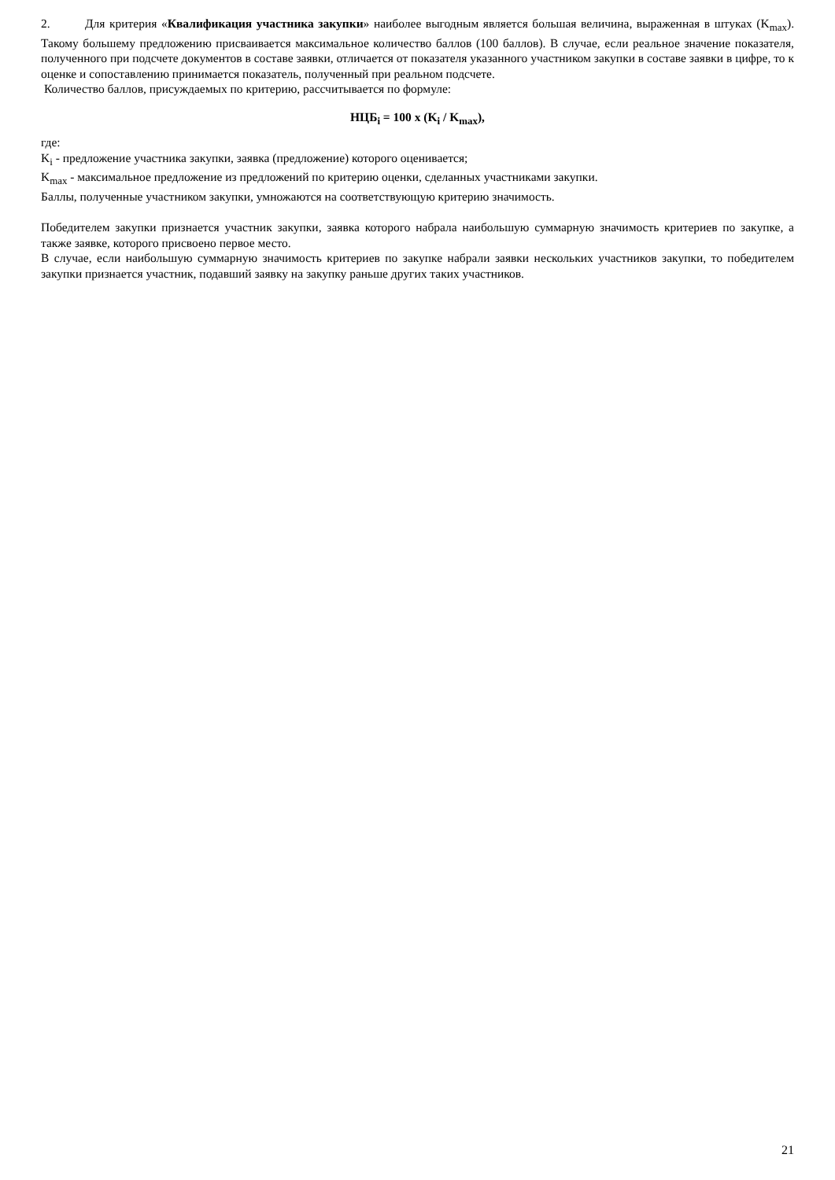2. Для критерия «Квалификация участника закупки» наиболее выгодным является большая величина, выраженная в штуках (K<sub>max</sub>). Такому большему предложению присваивается максимальное количество баллов (100 баллов). В случае, если реальное значение показателя, полученного при подсчете документов в составе заявки, отличается от показателя указанного участником закупки в составе заявки в цифре, то к оценке и сопоставлению принимается показатель, полученный при реальном подсчете.
Количество баллов, присуждаемых по критерию, рассчитывается по формуле:
НЦБ<sub>i</sub> = 100 x (K<sub>i</sub> / K<sub>max</sub>),
где:
K<sub>i</sub> - предложение участника закупки, заявка (предложение) которого оценивается;
K<sub>max</sub> - максимальное предложение из предложений по критерию оценки, сделанных участниками закупки.
Баллы, полученные участником закупки, умножаются на соответствующую критерию значимость.
Победителем закупки признается участник закупки, заявка которого набрала наибольшую суммарную значимость критериев по закупке, а также заявке, которого присвоено первое место.
В случае, если наибольшую суммарную значимость критериев по закупке набрали заявки нескольких участников закупки, то победителем закупки признается участник, подавший заявку на закупку раньше других таких участников.
21